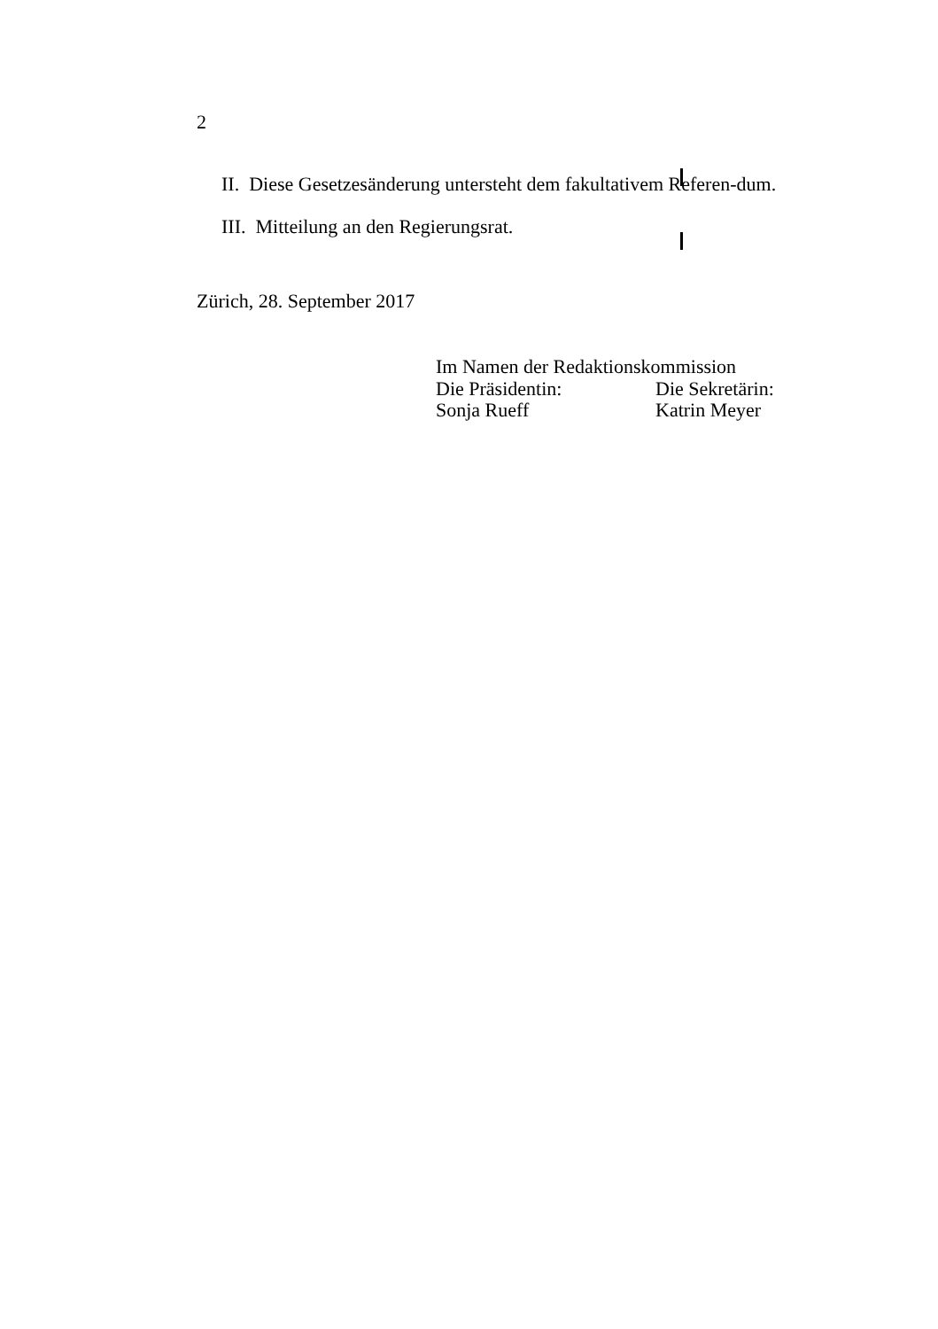2
II. Diese Gesetzesänderung untersteht dem fakultativem Referen-dum.
III. Mitteilung an den Regierungsrat.
Zürich, 28. September 2017
Im Namen der Redaktionskommission
| Die Präsidentin: | Die Sekretärin: |
| Sonja Rueff | Katrin Meyer |